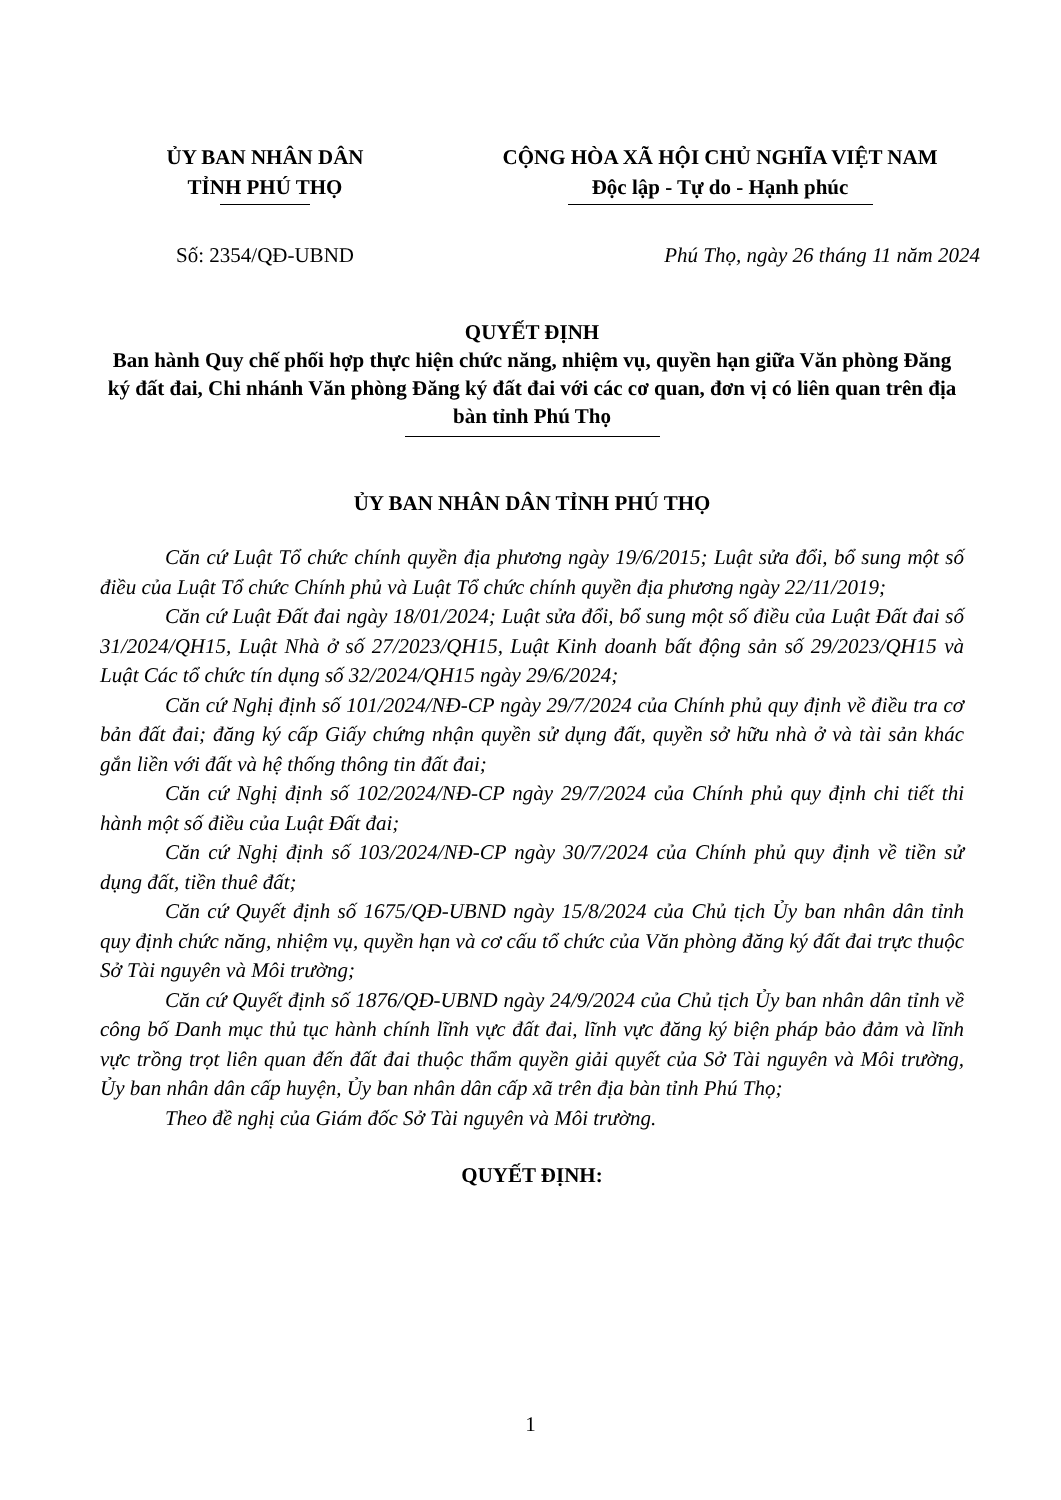ỦY BAN NHÂN DÂN
TỈNH PHÚ THỌ
CỘNG HÒA XÃ HỘI CHỦ NGHĨA VIỆT NAM
Độc lập - Tự do - Hạnh phúc
Số: 2354/QĐ-UBND Phú Thọ, ngày 26 tháng 11 năm 2024
QUYẾT ĐỊNH
Ban hành Quy chế phối hợp thực hiện chức năng, nhiệm vụ, quyền hạn giữa Văn phòng Đăng ký đất đai, Chi nhánh Văn phòng Đăng ký đất đai với các cơ quan, đơn vị có liên quan trên địa bàn tỉnh Phú Thọ
ỦY BAN NHÂN DÂN TỈNH PHÚ THỌ
Căn cứ Luật Tổ chức chính quyền địa phương ngày 19/6/2015; Luật sửa đổi, bổ sung một số điều của Luật Tổ chức Chính phủ và Luật Tổ chức chính quyền địa phương ngày 22/11/2019;
Căn cứ Luật Đất đai ngày 18/01/2024; Luật sửa đổi, bổ sung một số điều của Luật Đất đai số 31/2024/QH15, Luật Nhà ở số 27/2023/QH15, Luật Kinh doanh bất động sản số 29/2023/QH15 và Luật Các tổ chức tín dụng số 32/2024/QH15 ngày 29/6/2024;
Căn cứ Nghị định số 101/2024/NĐ-CP ngày 29/7/2024 của Chính phủ quy định về điều tra cơ bản đất đai; đăng ký cấp Giấy chứng nhận quyền sử dụng đất, quyền sở hữu nhà ở và tài sản khác gắn liền với đất và hệ thống thông tin đất đai;
Căn cứ Nghị định số 102/2024/NĐ-CP ngày 29/7/2024 của Chính phủ quy định chi tiết thi hành một số điều của Luật Đất đai;
Căn cứ Nghị định số 103/2024/NĐ-CP ngày 30/7/2024 của Chính phủ quy định về tiền sử dụng đất, tiền thuê đất;
Căn cứ Quyết định số 1675/QĐ-UBND ngày 15/8/2024 của Chủ tịch Ủy ban nhân dân tỉnh quy định chức năng, nhiệm vụ, quyền hạn và cơ cấu tổ chức của Văn phòng đăng ký đất đai trực thuộc Sở Tài nguyên và Môi trường;
Căn cứ Quyết định số 1876/QĐ-UBND ngày 24/9/2024 của Chủ tịch Ủy ban nhân dân tỉnh về công bố Danh mục thủ tục hành chính lĩnh vực đất đai, lĩnh vực đăng ký biện pháp bảo đảm và lĩnh vực trồng trọt liên quan đến đất đai thuộc thẩm quyền giải quyết của Sở Tài nguyên và Môi trường, Ủy ban nhân dân cấp huyện, Ủy ban nhân dân cấp xã trên địa bàn tỉnh Phú Thọ;
Theo đề nghị của Giám đốc Sở Tài nguyên và Môi trường.
QUYẾT ĐỊNH:
1